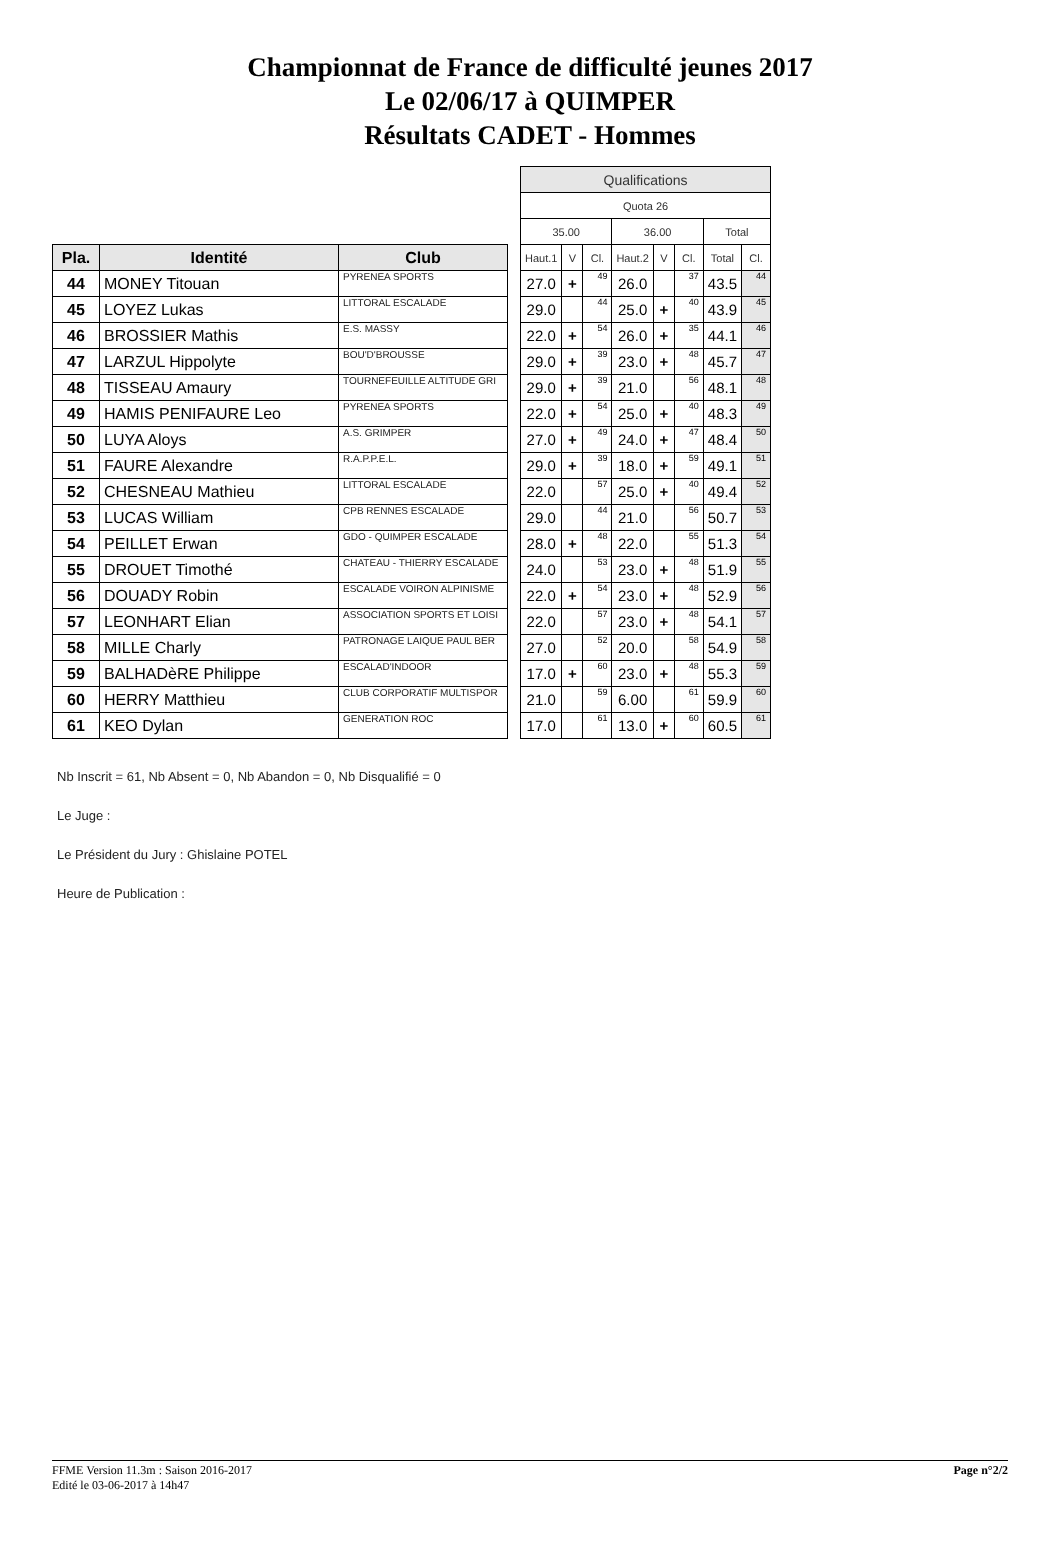Championnat de France de difficulté jeunes 2017
Le 02/06/17 à QUIMPER
Résultats CADET - Hommes
| Pla. | Identité | Club |
| --- | --- | --- |
| 44 | MONEY Titouan | PYRENEA SPORTS |
| 45 | LOYEZ Lukas | LITTORAL ESCALADE |
| 46 | BROSSIER Mathis | E.S. MASSY |
| 47 | LARZUL Hippolyte | BOU'D'BROUSSE |
| 48 | TISSEAU Amaury | TOURNEFEUILLE ALTITUDE GRI |
| 49 | HAMIS PENIFAURE Leo | PYRENEA SPORTS |
| 50 | LUYA Aloys | A.S. GRIMPER |
| 51 | FAURE Alexandre | R.A.P.P.E.L. |
| 52 | CHESNEAU Mathieu | LITTORAL ESCALADE |
| 53 | LUCAS William | CPB RENNES ESCALADE |
| 54 | PEILLET Erwan | GDO - QUIMPER ESCALADE |
| 55 | DROUET Timothé | CHATEAU - THIERRY ESCALADE |
| 56 | DOUADY Robin | ESCALADE VOIRON ALPINISME |
| 57 | LEONHART Elian | ASSOCIATION SPORTS ET LOISI |
| 58 | MILLE Charly | PATRONAGE LAIQUE PAUL BER |
| 59 | BALHADèRE Philippe | ESCALAD'INDOOR |
| 60 | HERRY Matthieu | CLUB CORPORATIF MULTISPOR |
| 61 | KEO Dylan | GENERATION ROC |
| Qualifications | | | | | | | |
| --- | --- | --- | --- | --- | --- | --- | --- |
| Quota 26 | | | | | | | |
| 35.00 | | | 36.00 | | | Total | |
| Haut.1 | V | Cl. | Haut.2 | V | Cl. | Total | Cl. |
| 27.0 | + | 49 | 26.0 | | 37 | 43.5 | 44 |
| 29.0 | | 44 | 25.0 | + | 40 | 43.9 | 45 |
| 22.0 | + | 54 | 26.0 | + | 35 | 44.1 | 46 |
| 29.0 | + | 39 | 23.0 | + | 48 | 45.7 | 47 |
| 29.0 | + | 39 | 21.0 | | 56 | 48.1 | 48 |
| 22.0 | + | 54 | 25.0 | + | 40 | 48.3 | 49 |
| 27.0 | + | 49 | 24.0 | + | 47 | 48.4 | 50 |
| 29.0 | + | 39 | 18.0 | + | 59 | 49.1 | 51 |
| 22.0 | | 57 | 25.0 | + | 40 | 49.4 | 52 |
| 29.0 | | 44 | 21.0 | | 56 | 50.7 | 53 |
| 28.0 | + | 48 | 22.0 | | 55 | 51.3 | 54 |
| 24.0 | | 53 | 23.0 | + | 48 | 51.9 | 55 |
| 22.0 | + | 54 | 23.0 | + | 48 | 52.9 | 56 |
| 22.0 | | 57 | 23.0 | + | 48 | 54.1 | 57 |
| 27.0 | | 52 | 20.0 | | 58 | 54.9 | 58 |
| 17.0 | + | 60 | 23.0 | + | 48 | 55.3 | 59 |
| 21.0 | | 59 | 6.00 | | 61 | 59.9 | 60 |
| 17.0 | | 61 | 13.0 | + | 60 | 60.5 | 61 |
Nb Inscrit = 61, Nb Absent = 0, Nb Abandon = 0, Nb Disqualifié = 0
Le Juge :
Le Président du Jury : Ghislaine POTEL
Heure de Publication :
FFME Version 11.3m : Saison 2016-2017
Edité le 03-06-2017 à 14h47
Page n°2/2